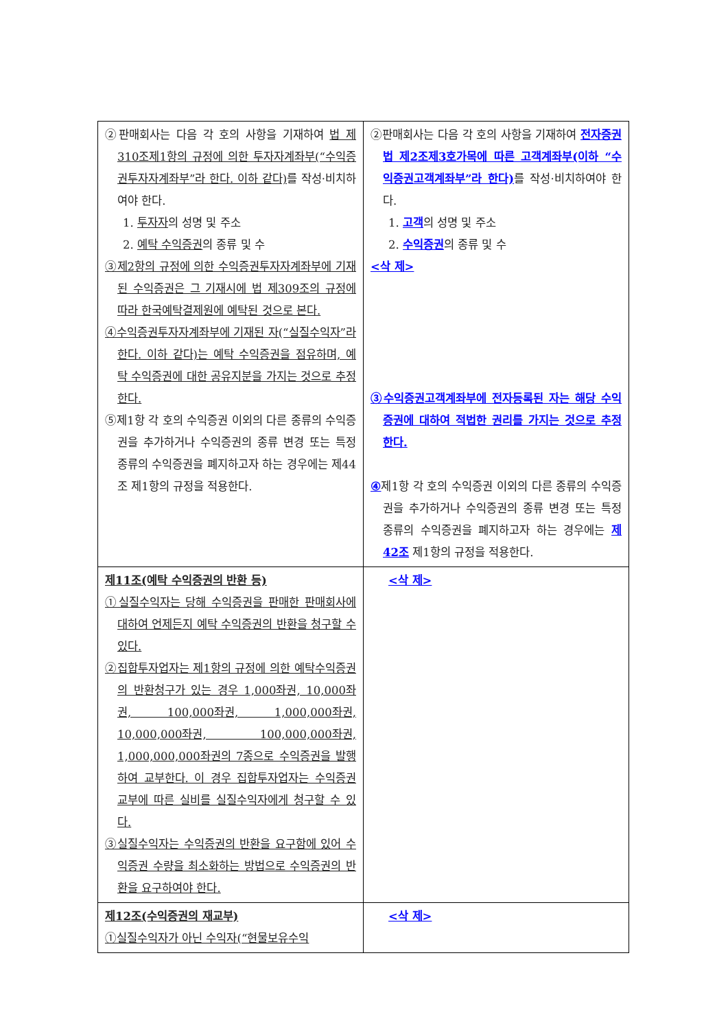| ②판매회사는 다음 각 호의 사항을 기재하여 법 제310조제1항의 규정에 의한 투자자계좌부(“수익증권투자자계좌부”라 한다. 이하 같다) 를 작성·비치하여야 한다. 1. 투자자 의 성명 및 주소 2. 예탁 수익증권 의 종류 및 수 ③제2항의 규정에 의한 수익증권투자자계좌부에 기재된 수익증권은 그 기재시에 법 제309조의 규정에 따라 한국예탁결제원에 예탁된 것으로 본다. ④수익증권투자자계좌부에 기재된 자(“실질수익자”라 한다. 이하 같다)는 예탁 수익증권을 점유하며, 예탁 수익증권에 대한 공유지분을 가지는 것으로 추정한다. ⑤제1항 각 호의 수익증권 이외의 다른 종류의 수익증권을 추가하거나 수익증권의 종류 변경 또는 특정 종류의 수익증권을 폐지하고자 하는 경우에는 제44조 제1항의 규정을 적용한다. | ②판매회사는 다음 각 호의 사항을 기재하여 전자증권법 제2조제3호가목에 따른 고객계좌부(이하 “수익증권고객계좌부”라 한다) 를 작성·비치하여야 한다. 1. 고객 의 성명 및 주소 2. 수익증권 의 종류 및 수 <삭 제> ③수익증권고객계좌부에 전자등록된 자는 해당 수익증권에 대하여 적법한 권리를 가지는 것으로 추정한다. ④ 제1항 각 호의 수익증권 이외의 다른 종류의 수익증권을 추가하거나 수익증권의 종류 변경 또는 특정 종류의 수익증권을 폐지하고자 하는 경우에는 제42조 제1항의 규정을 적용한다. |
| 제11조(예탁 수익증권의 반환 등) ①실질수익자는 당해 수익증권을 판매한 판매회사에 대하여 언제든지 예탁 수익증권의 반환을 청구할 수 있다. ②집합투자업자는 제1항의 규정에 의한 예탁수익증권의 반환청구가 있는 경우 1,000좌권, 10,000좌권, 100,000좌권, 1,000,000좌권, 10,000,000좌권, 100,000,000좌권, 1,000,000,000좌권의 7종으로 수익증권을 발행하여 교부한다. 이 경우 집합투자업자는 수익증권 교부에 따른 실비를 실질수익자에게 청구할 수 있다. ③실질수익자는 수익증권의 반환을 요구함에 있어 수익증권 수량을 최소화하는 방법으로 수익증권의 반환을 요구하여야 한다. | <삭 제> |
| 제12조(수익증권의 재교부) ①실질수익자가 아닌 수익자(“현물보유수익 | <삭 제> |